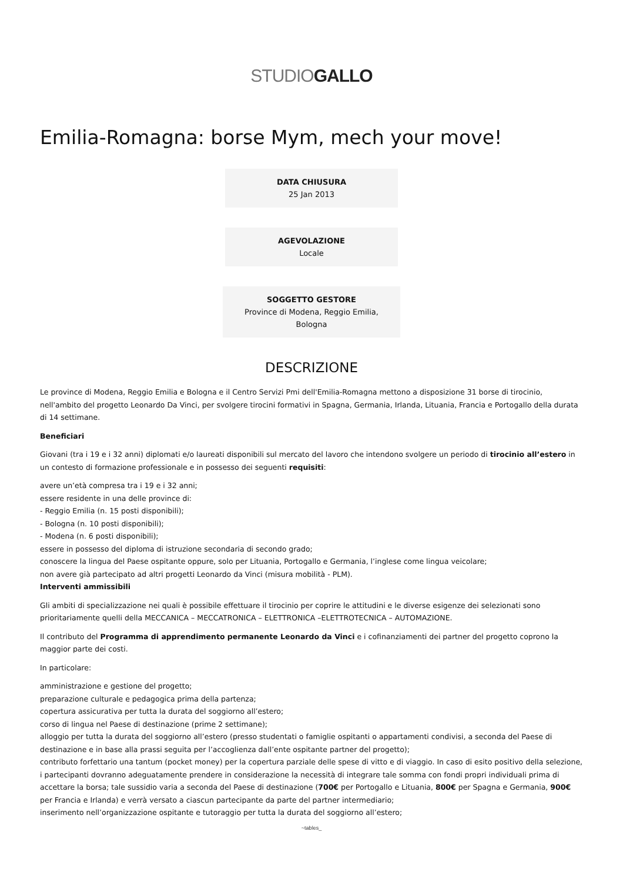STUDIOGALLO
Emilia-Romagna: borse Mym, mech your move!
DATA CHIUSURA
25 Jan 2013
AGEVOLAZIONE
Locale
SOGGETTO GESTORE
Province di Modena, Reggio Emilia,
Bologna
DESCRIZIONE
Le province di Modena, Reggio Emilia e Bologna e il Centro Servizi Pmi dell'Emilia-Romagna mettono a disposizione 31 borse di tirocinio, nell'ambito del progetto Leonardo Da Vinci, per svolgere tirocini formativi in Spagna, Germania, Irlanda, Lituania, Francia e Portogallo della durata di 14 settimane.
Beneficiari
Giovani (tra i 19 e i 32 anni) diplomati e/o laureati disponibili sul mercato del lavoro che intendono svolgere un periodo di tirocinio all’estero in un contesto di formazione professionale e in possesso dei seguenti requisiti:
avere un’età compresa tra i 19 e i 32 anni;
essere residente in una delle province di:
- Reggio Emilia (n. 15 posti disponibili);
- Bologna (n. 10 posti disponibili);
- Modena (n. 6 posti disponibili);
essere in possesso del diploma di istruzione secondaria di secondo grado;
conoscere la lingua del Paese ospitante oppure, solo per Lituania, Portogallo e Germania, l’inglese come lingua veicolare;
non avere già partecipato ad altri progetti Leonardo da Vinci (misura mobilità - PLM).
Interventi ammissibili
Gli ambiti di specializzazione nei quali è possibile effettuare il tirocinio per coprire le attitudini e le diverse esigenze dei selezionati sono prioritariamente quelli della MECCANICA – MECCATRONICA – ELETTRONICA –ELETTROTECNICA – AUTOMAZIONE.
Il contributo del Programma di apprendimento permanente Leonardo da Vinci e i cofinanziamenti dei partner del progetto coprono la maggior parte dei costi.
In particolare:
amministrazione e gestione del progetto;
preparazione culturale e pedagogica prima della partenza;
copertura assicurativa per tutta la durata del soggiorno all’estero;
corso di lingua nel Paese di destinazione (prime 2 settimane);
alloggio per tutta la durata del soggiorno all’estero (presso studentati o famiglie ospitanti o appartamenti condivisi, a seconda del Paese di destinazione e in base alla prassi seguita per l’accoglienza dall’ente ospitante partner del progetto);
contributo forfettario una tantum (pocket money) per la copertura parziale delle spese di vitto e di viaggio. In caso di esito positivo della selezione, i partecipanti dovranno adeguatamente prendere in considerazione la necessità di integrare tale somma con fondi propri individuali prima di accettare la borsa; tale sussidio varia a seconda del Paese di destinazione (700€ per Portogallo e Lituania, 800€ per Spagna e Germania, 900€ per Francia e Irlanda) e verrà versato a ciascun partecipante da parte del partner intermediario;
inserimento nell’organizzazione ospitante e tutoraggio per tutta la durata del soggiorno all’estero;
~tables_